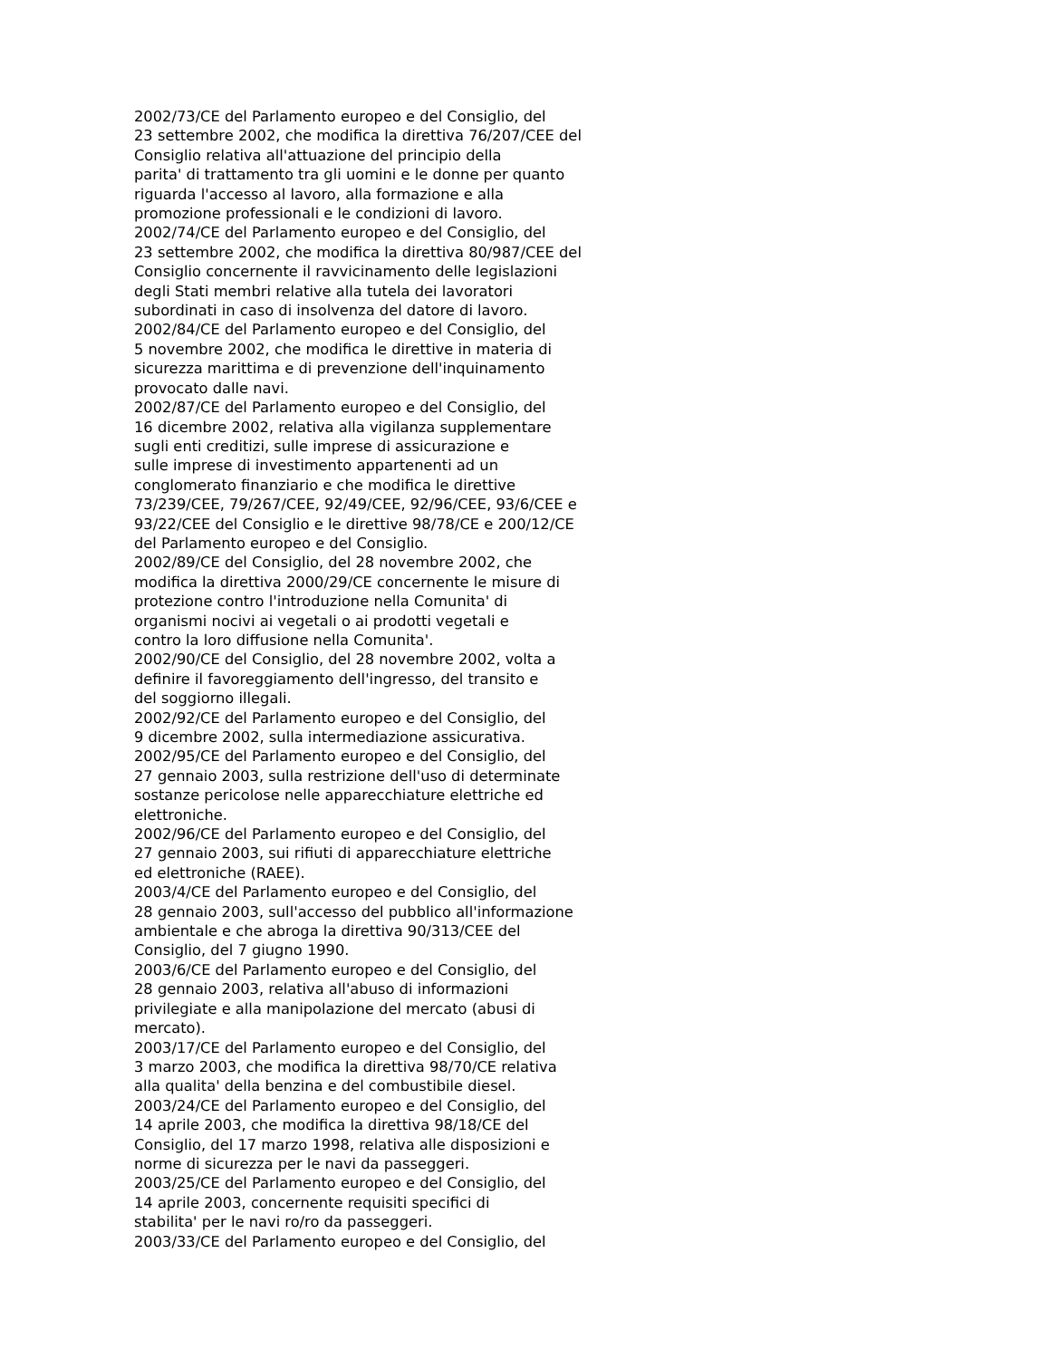2002/73/CE del Parlamento europeo e del Consiglio, del 23 settembre 2002, che modifica la direttiva 76/207/CEE del Consiglio relativa all'attuazione del principio della parita' di trattamento tra gli uomini e le donne per quanto riguarda l'accesso al lavoro, alla formazione e alla promozione professionali e le condizioni di lavoro. 2002/74/CE del Parlamento europeo e del Consiglio, del 23 settembre 2002, che modifica la direttiva 80/987/CEE del Consiglio concernente il ravvicinamento delle legislazioni degli Stati membri relative alla tutela dei lavoratori subordinati in caso di insolvenza del datore di lavoro. 2002/84/CE del Parlamento europeo e del Consiglio, del 5 novembre 2002, che modifica le direttive in materia di sicurezza marittima e di prevenzione dell'inquinamento provocato dalle navi. 2002/87/CE del Parlamento europeo e del Consiglio, del 16 dicembre 2002, relativa alla vigilanza supplementare sugli enti creditizi, sulle imprese di assicurazione e sulle imprese di investimento appartenenti ad un conglomerato finanziario e che modifica le direttive 73/239/CEE, 79/267/CEE, 92/49/CEE, 92/96/CEE, 93/6/CEE e 93/22/CEE del Consiglio e le direttive 98/78/CE e 200/12/CE del Parlamento europeo e del Consiglio. 2002/89/CE del Consiglio, del 28 novembre 2002, che modifica la direttiva 2000/29/CE concernente le misure di protezione contro l'introduzione nella Comunita' di organismi nocivi ai vegetali o ai prodotti vegetali e contro la loro diffusione nella Comunita'. 2002/90/CE del Consiglio, del 28 novembre 2002, volta a definire il favoreggiamento dell'ingresso, del transito e del soggiorno illegali. 2002/92/CE del Parlamento europeo e del Consiglio, del 9 dicembre 2002, sulla intermediazione assicurativa. 2002/95/CE del Parlamento europeo e del Consiglio, del 27 gennaio 2003, sulla restrizione dell'uso di determinate sostanze pericolose nelle apparecchiature elettriche ed elettroniche. 2002/96/CE del Parlamento europeo e del Consiglio, del 27 gennaio 2003, sui rifiuti di apparecchiature elettriche ed elettroniche (RAEE). 2003/4/CE del Parlamento europeo e del Consiglio, del 28 gennaio 2003, sull'accesso del pubblico all'informazione ambientale e che abroga la direttiva 90/313/CEE del Consiglio, del 7 giugno 1990. 2003/6/CE del Parlamento europeo e del Consiglio, del 28 gennaio 2003, relativa all'abuso di informazioni privilegiate e alla manipolazione del mercato (abusi di mercato). 2003/17/CE del Parlamento europeo e del Consiglio, del 3 marzo 2003, che modifica la direttiva 98/70/CE relativa alla qualita' della benzina e del combustibile diesel. 2003/24/CE del Parlamento europeo e del Consiglio, del 14 aprile 2003, che modifica la direttiva 98/18/CE del Consiglio, del 17 marzo 1998, relativa alle disposizioni e norme di sicurezza per le navi da passeggeri. 2003/25/CE del Parlamento europeo e del Consiglio, del 14 aprile 2003, concernente requisiti specifici di stabilita' per le navi ro/ro da passeggeri. 2003/33/CE del Parlamento europeo e del Consiglio, del